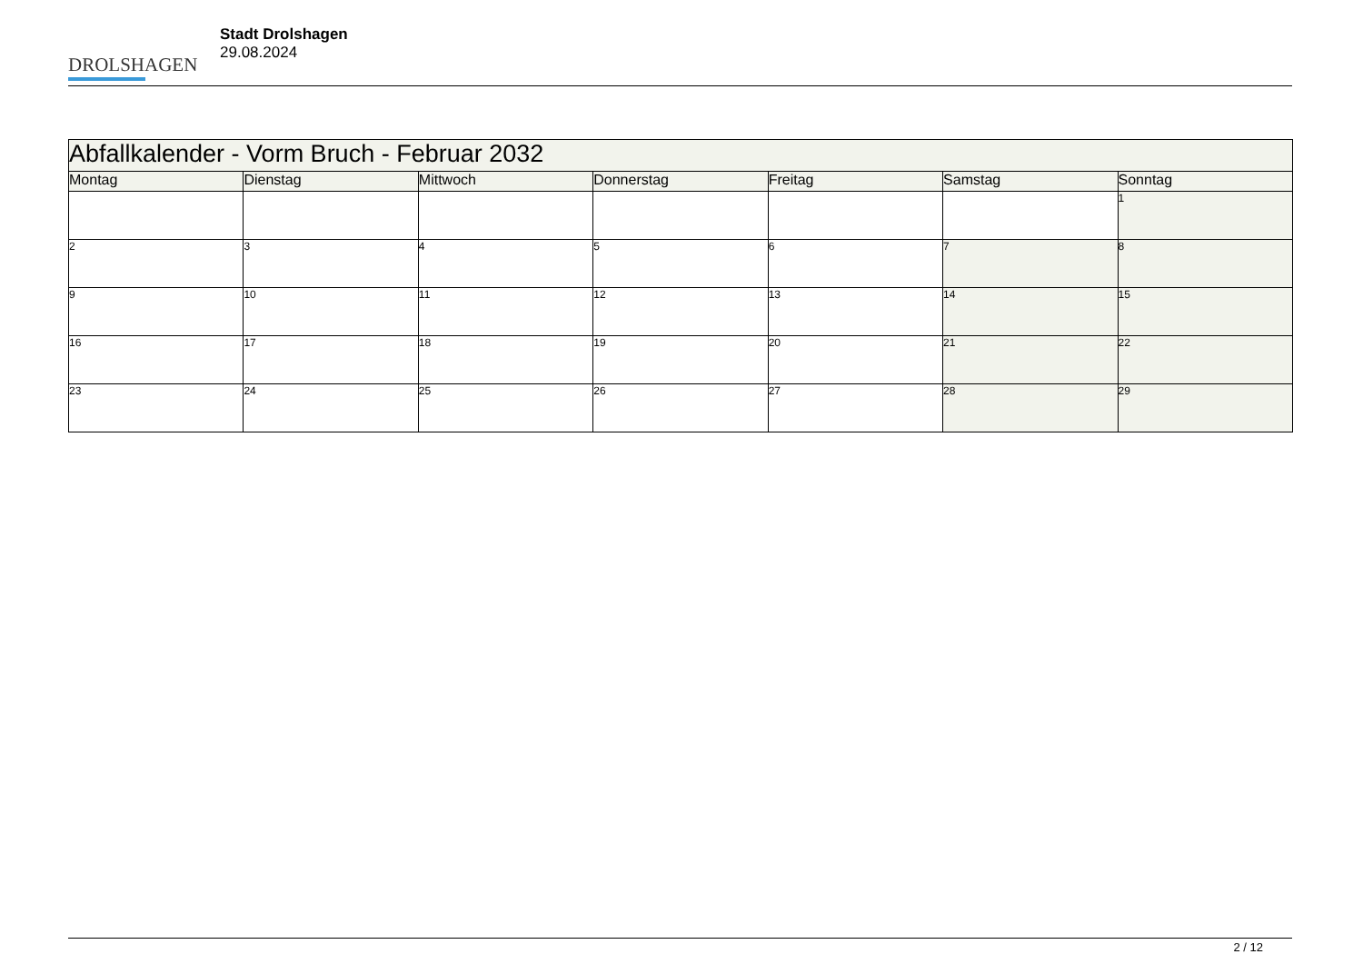DROLSHAGEN
Stadt Drolshagen
29.08.2024
| Abfallkalender - Vorm Bruch - Februar 2032 | | | | | | |
| --- | --- | --- | --- | --- | --- | --- |
| Montag | Dienstag | Mittwoch | Donnerstag | Freitag | Samstag | Sonntag |
| | | | | | | 1 |
| 2 | 3 | 4 | 5 | 6 | 7 | 8 |
| 9 | 10 | 11 | 12 | 13 | 14 | 15 |
| 16 | 17 | 18 | 19 | 20 | 21 | 22 |
| 23 | 24 | 25 | 26 | 27 | 28 | 29 |
2 / 12